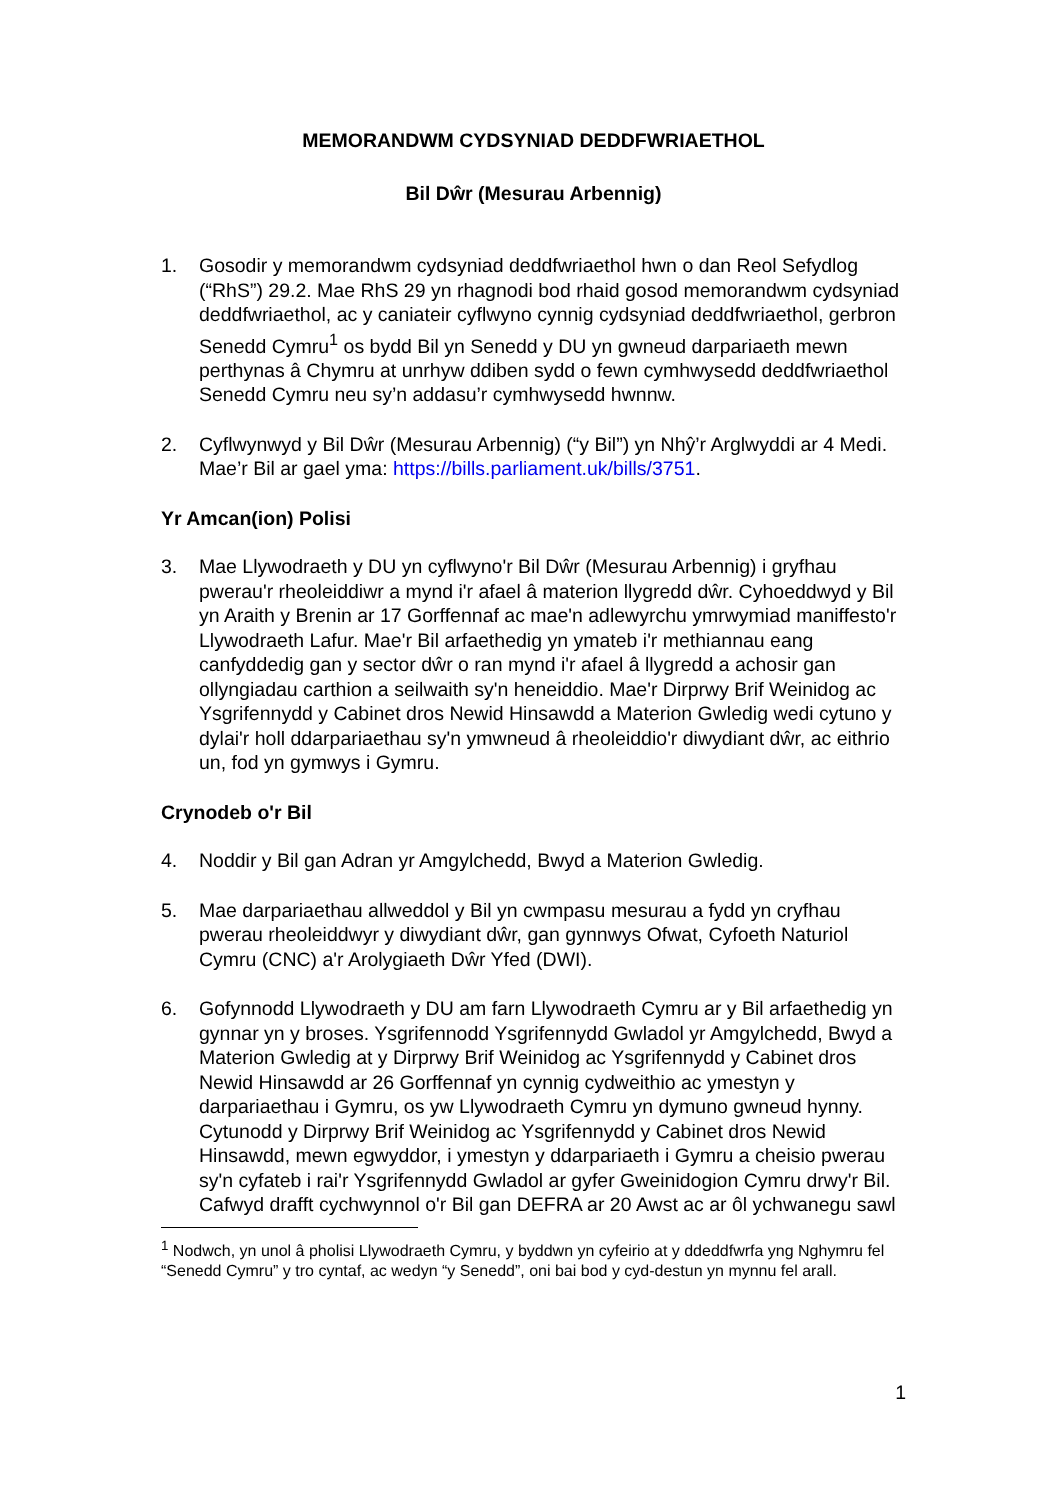MEMORANDWM CYDSYNIAD DEDDFWRIAETHOL
Bil Dŵr (Mesurau Arbennig)
1. Gosodir y memorandwm cydsyniad deddfwriaethol hwn o dan Reol Sefydlog (“RhS”) 29.2. Mae RhS 29 yn rhagnodi bod rhaid gosod memorandwm cydsyniad deddfwriaethol, ac y caniateir cyflwyno cynnig cydsyniad deddfwriaethol, gerbron Senedd Cymru<sup>1</sup> os bydd Bil yn Senedd y DU yn gwneud darpariaeth mewn perthynas â Chymru at unrhyw ddiben sydd o fewn cymhwysedd deddfwriaethol Senedd Cymru neu sy’n addasu’r cymhwysedd hwnnw.
2. Cyflwynwyd y Bil Dŵr (Mesurau Arbennig) (“y Bil”) yn Nhŷ’r Arglwyddi ar 4 Medi. Mae’r Bil ar gael yma: https://bills.parliament.uk/bills/3751.
Yr Amcan(ion) Polisi
3. Mae Llywodraeth y DU yn cyflwyno'r Bil Dŵr (Mesurau Arbennig) i gryfhau pwerau'r rheoleiddiwr a mynd i'r afael â materion llygredd dŵr. Cyhoeddwyd y Bil yn Araith y Brenin ar 17 Gorffennaf ac mae'n adlewyrchu ymrwymiad maniffesto'r Llywodraeth Lafur. Mae'r Bil arfaethedig yn ymateb i'r methiannau eang canfyddedig gan y sector dŵr o ran mynd i'r afael â llygredd a achosir gan ollyngiadau carthion a seilwaith sy'n heneiddio. Mae'r Dirprwy Brif Weinidog ac Ysgrifennydd y Cabinet dros Newid Hinsawdd a Materion Gwledig wedi cytuno y dylai'r holl ddarpariaethau sy'n ymwneud â rheoleiddio'r diwydiant dŵr, ac eithrio un, fod yn gymwys i Gymru.
Crynodeb o'r Bil
4. Noddir y Bil gan Adran yr Amgylchedd, Bwyd a Materion Gwledig.
5. Mae darpariaethau allweddol y Bil yn cwmpasu mesurau a fydd yn cryfhau pwerau rheoleiddwyr y diwydiant dŵr, gan gynnwys Ofwat, Cyfoeth Naturiol Cymru (CNC) a'r Arolygiaeth Dŵr Yfed (DWI).
6. Gofynnodd Llywodraeth y DU am farn Llywodraeth Cymru ar y Bil arfaethedig yn gynnar yn y broses. Ysgrifennodd Ysgrifennydd Gwladol yr Amgylchedd, Bwyd a Materion Gwledig at y Dirprwy Brif Weinidog ac Ysgrifennydd y Cabinet dros Newid Hinsawdd ar 26 Gorffennaf yn cynnig cydweithio ac ymestyn y darpariaethau i Gymru, os yw Llywodraeth Cymru yn dymuno gwneud hynny. Cytunodd y Dirprwy Brif Weinidog ac Ysgrifennydd y Cabinet dros Newid Hinsawdd, mewn egwyddor, i ymestyn y ddarpariaeth i Gymru a cheisio pwerau sy'n cyfateb i rai'r Ysgrifennydd Gwladol ar gyfer Gweinidogion Cymru drwy'r Bil. Cafwyd drafft cychwynnol o'r Bil gan DEFRA ar 20 Awst ac ar ôl ychwanegu sawl
<sup>1</sup> Nodwch, yn unol â pholisi Llywodraeth Cymru, y byddwn yn cyfeirio at y ddeddfwrfa yng Nghymru fel “Senedd Cymru” y tro cyntaf, ac wedyn “y Senedd”, oni bai bod y cyd-destun yn mynnu fel arall.
1